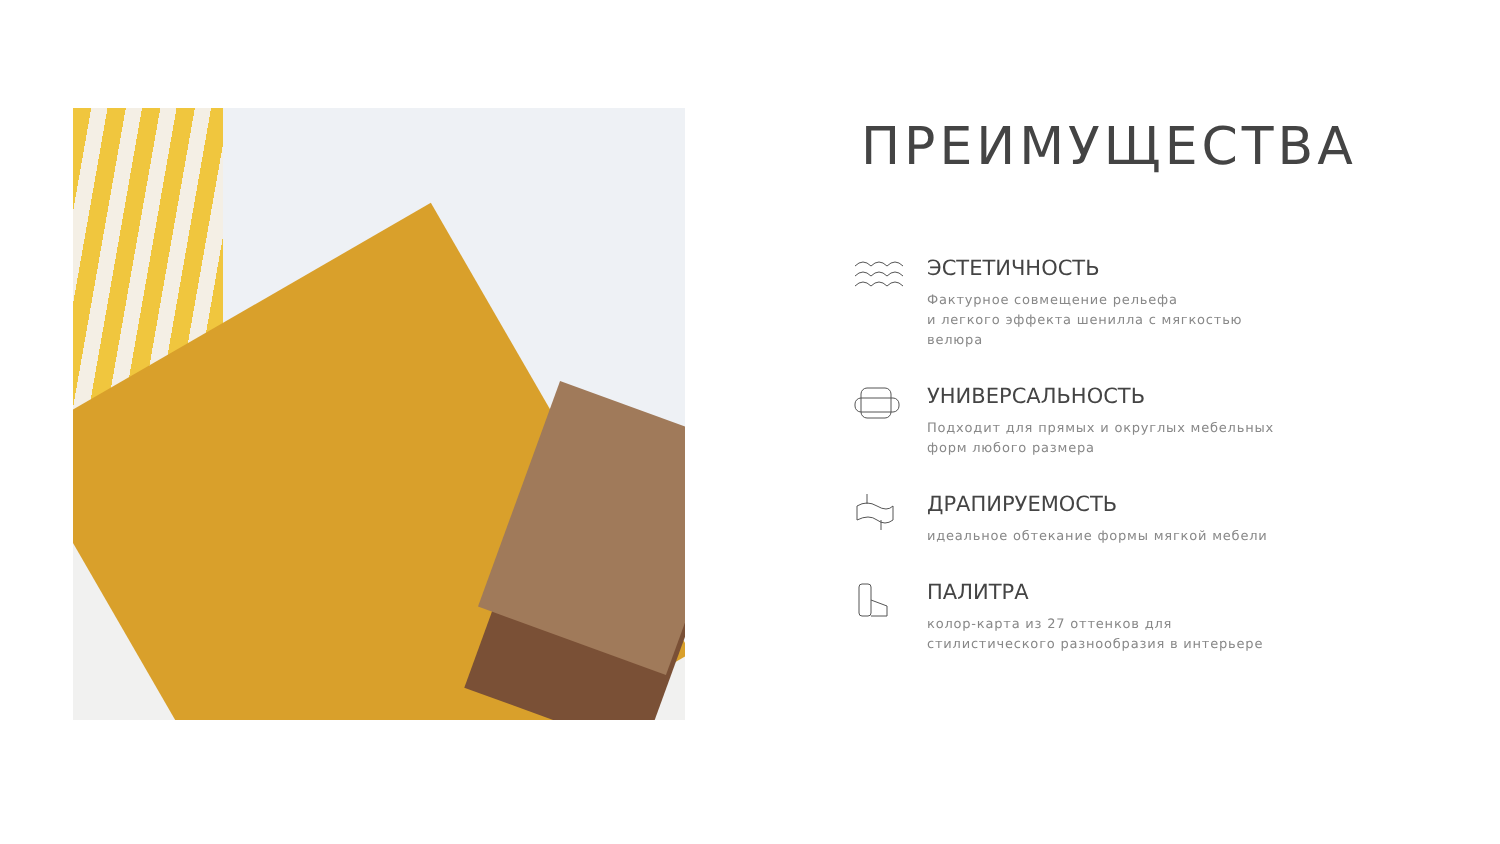ПРЕИМУЩЕСТВА
ЭСТЕТИЧНОСТЬ
Фактурное совмещение рельефа
и легкого эффекта шенилла с мягкостью велюра
УНИВЕРСАЛЬНОСТЬ
Подходит для прямых и округлых мебельных форм любого размера
ДРАПИРУЕМОСТЬ
идеальное обтекание формы мягкой мебели
ПАЛИТРА
колор-карта из 27 оттенков для стилистического разнообразия в интерьере